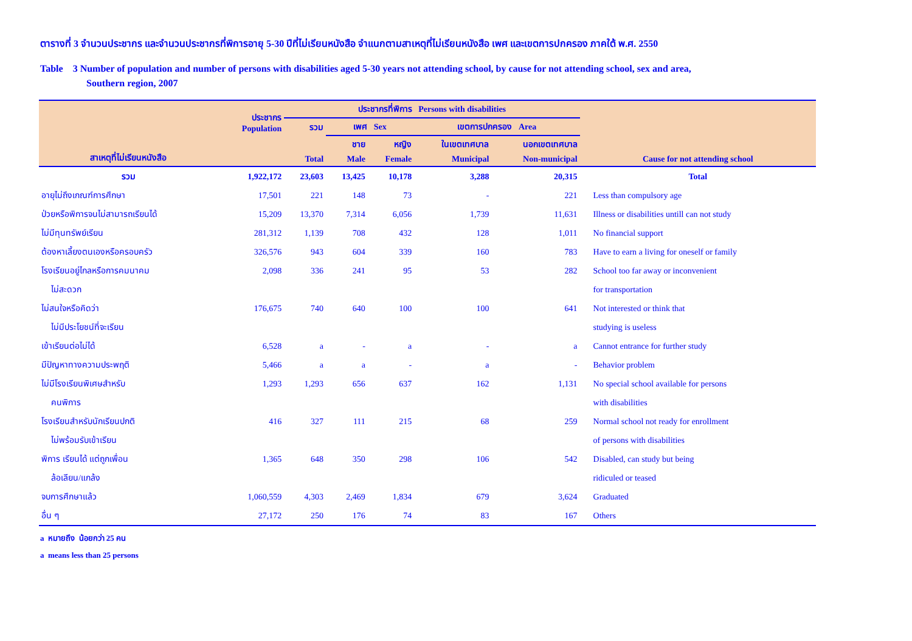ตารางที่ 3 จำนวนประชากร และจำนวนประชากรที่พิการอายุ 5-30 ปีที่ไม่เรียนหนังสือ จำแนกตามสาเหตุที่ไม่เรียนหนังสือ เพศ และเขตการปกครอง ภาคใต้ พ.ศ. 2550
Table 3 Number of population and number of persons with disabilities aged 5-30 years not attending school, by cause for not attending school, sex and area,
Southern region, 2007
| สาเหตุที่ไม่เรียนหนังสือ | ประชากร Population | ประชากรที่พิการ Persons with disabilities | | | | | Cause for not attending school |
| --- | --- | --- | --- | --- | --- | --- | --- |
| | | รวม | เพศ Sex | | เขตการปกครอง Area | | |
| | | Total | ชาย | หญิง | ในเขตเทศบาล | นอกเขตเทศบาล | |
| | | | Male | Female | Municipal | Non-municipal | |
| รวม | 1,922,172 | 23,603 | 13,425 | 10,178 | 3,288 | 20,315 | Total |
| อายุไม่ถึงเกณฑ์การศึกษา | 17,501 | 221 | 148 | 73 | - | 221 | Less than compulsory age |
| ป่วยหรือพิการจนไม่สามารถเรียนได้ | 15,209 | 13,370 | 7,314 | 6,056 | 1,739 | 11,631 | Illness or disabilities untill can not study |
| ไม่มีทุนทรัพย์เรียน | 281,312 | 1,139 | 708 | 432 | 128 | 1,011 | No financial support |
| ต้องหาเลี้ยงตนเองหรือครอบครัว | 326,576 | 943 | 604 | 339 | 160 | 783 | Have to earn a living for oneself or family |
| โรงเรียนอยู่ไกลหรือการคมนาคม | 2,098 | 336 | 241 | 95 | 53 | 282 | School too far away or inconvenient |
| ไม่สะดวก | | | | | | | for transportation |
| ไม่สนใจหรือคิดว่า | 176,675 | 740 | 640 | 100 | 100 | 641 | Not interested or think that |
| ไม่มีประโยชน์ที่จะเรียน | | | | | | | studying is useless |
| เข้าเรียนต่อไม่ได้ | 6,528 | a | - | a | - | a | Cannot entrance for further study |
| มีปัญหาทางความประพฤติ | 5,466 | a | a | - | a | - | Behavior problem |
| ไม่มีโรงเรียนพิเศษสำหรับ | 1,293 | 1,293 | 656 | 637 | 162 | 1,131 | No special school available for persons |
| คนพิการ | | | | | | | with disabilities |
| โรงเรียนสำหรับนักเรียนปกติ | 416 | 327 | 111 | 215 | 68 | 259 | Normal school not ready for enrollment |
| ไม่พร้อมรับเข้าเรียน | | | | | | | of persons with disabilities |
| พิการ เรียนได้ แต่ถูกเพื่อน | 1,365 | 648 | 350 | 298 | 106 | 542 | Disabled, can study but being |
| ล้อเลียน/แกล้ง | | | | | | | ridiculed or teased |
| จบการศึกษาแล้ว | 1,060,559 | 4,303 | 2,469 | 1,834 | 679 | 3,624 | Graduated |
| อื่น ๆ | 27,172 | 250 | 176 | 74 | 83 | 167 | Others |
a หมายถึง น้อยกว่า 25 คน
a means less than 25 persons